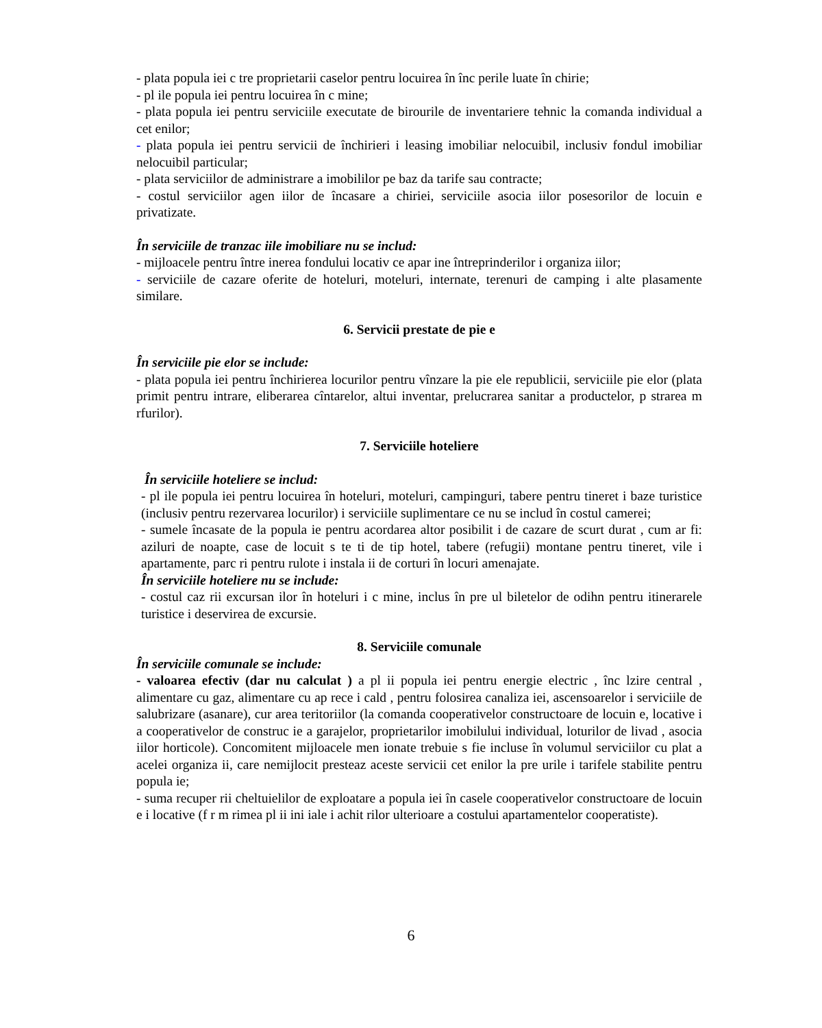- plata popula iei c tre proprietarii caselor pentru locuirea în înc perile luate în chirie;
- pl ile popula iei pentru locuirea în c mine;
- plata popula iei pentru serviciile executate de birourile de inventariere tehnic la comanda individual a cet enilor;
- plata popula iei pentru servicii de închirieri i leasing imobiliar nelocuibil, inclusiv fondul imobiliar nelocuibil particular;
- plata serviciilor de administrare a imobililor pe baz da tarife sau contracte;
- costul serviciilor agen iilor de încasare a chiriei, serviciile asocia iilor posesorilor de locuin e privatizate.
În serviciile de tranzac iile imobiliare nu se includ:
- mijloacele pentru între inerea fondului locativ ce apar ine întreprinderilor i organiza iilor;
- serviciile de cazare oferite de hoteluri, moteluri, internate, terenuri de camping i alte plasamente similare.
6. Servicii prestate de pie e
În serviciile pie elor se include:
- plata popula iei pentru închirierea locurilor pentru vînzare la pie ele republicii, serviciile pie elor (plata primit pentru intrare, eliberarea cîntarelor, altui inventar, prelucrarea sanitar a productelor, p strarea m rfurilor).
7. Serviciile hoteliere
În serviciile hoteliere se includ:
- pl ile popula iei pentru locuirea în hoteluri, moteluri, campinguri, tabere pentru tineret i baze turistice (inclusiv pentru rezervarea locurilor) i serviciile suplimentare ce nu se includ în costul camerei;
- sumele încasate de la popula ie pentru acordarea altor posibilit i de cazare de scurt durat , cum ar fi: aziluri de noapte, case de locuit s te ti de tip hotel, tabere (refugii) montane pentru tineret, vile i apartamente, parc ri pentru rulote i instala ii de corturi în locuri amenajate.
În serviciile hoteliere nu se include:
- costul caz rii excursan ilor în hoteluri i c mine, inclus în pre ul biletelor de odihn pentru itinerarele turistice i deservirea de excursie.
8. Serviciile comunale
În serviciile comunale se include:
- valoarea efectiv (dar nu calculat ) a pl ii popula iei pentru energie electric , înc lzire central , alimentare cu gaz, alimentare cu ap rece i cald , pentru folosirea canaliza iei, ascensoarelor i serviciile de salubrizare (asanare), cur area teritoriilor (la comanda cooperativelor constructoare de locuin e, locative i a cooperativelor de construc ie a garajelor, proprietarilor imobilului individual, loturilor de livad , asocia iilor horticole). Concomitent mijloacele men ionate trebuie s fie incluse în volumul serviciilor cu plat a acelei organiza ii, care nemijlocit presteaz aceste servicii cet enilor la pre urile i tarifele stabilite pentru popula ie;
- suma recuper rii cheltuielilor de exploatare a popula iei în casele cooperativelor constructoare de locuin e i locative (f r m rimea pl ii ini iale i achit rilor ulterioare a costului apartamentelor cooperatiste).
6